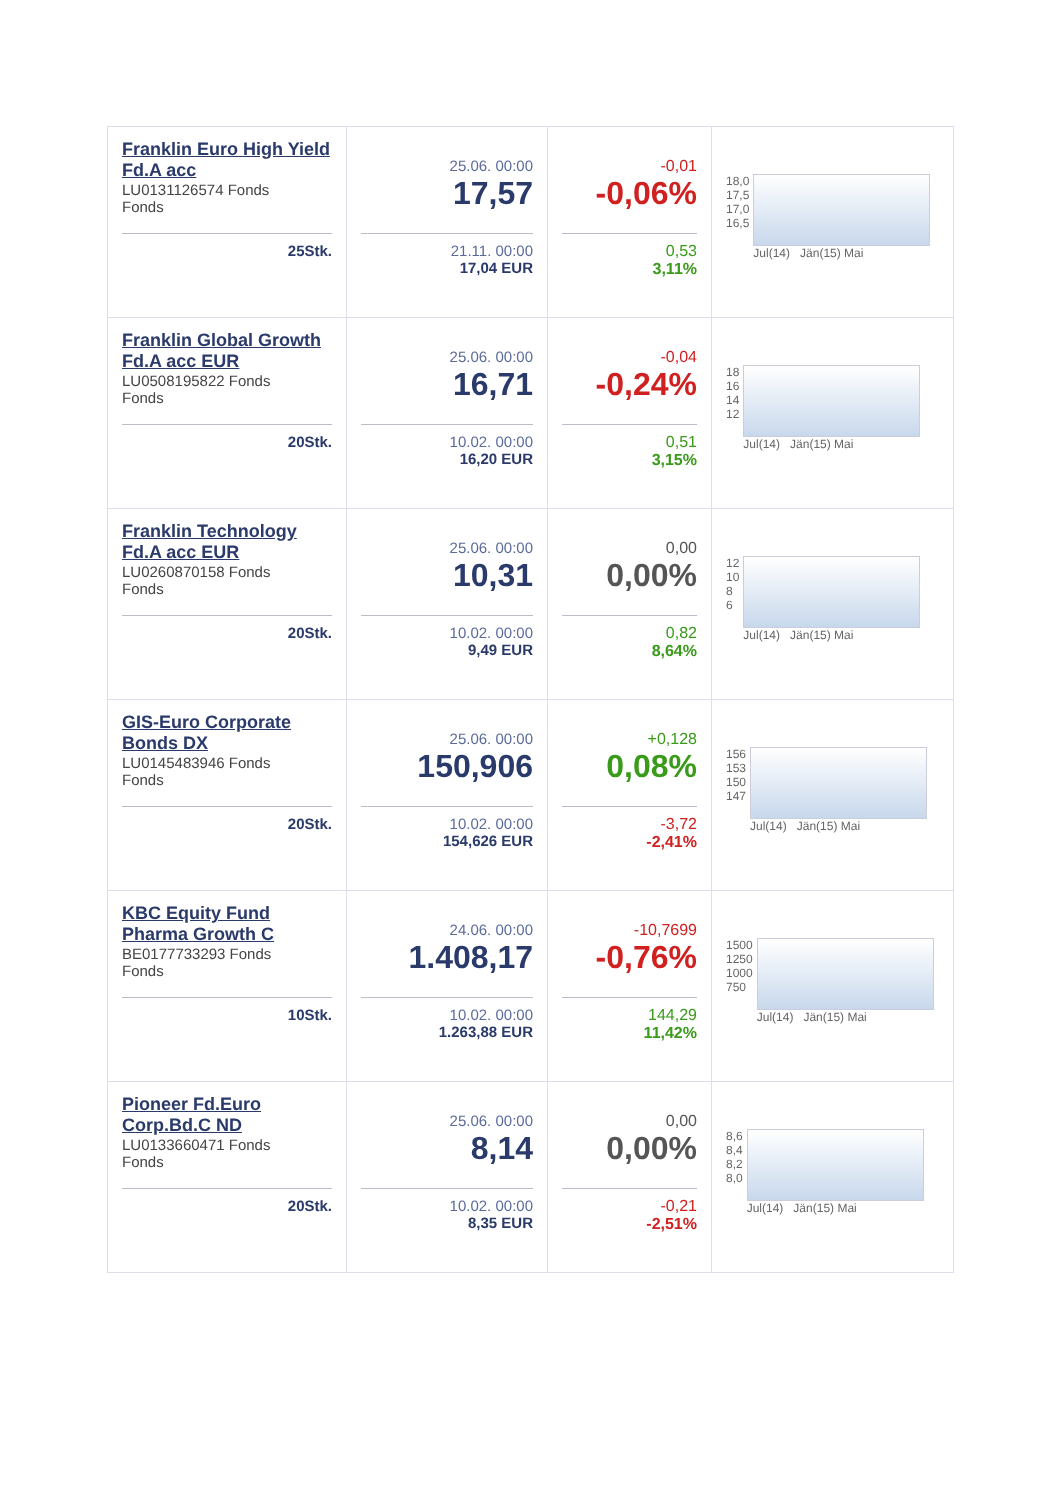| Franklin Euro High Yield Fd.A acc LU0131126574 Fonds Fonds 25Stk. | 25.06. 00:00 17,57 21.11. 00:00 17,04 EUR | -0,01 -0,06% 0,53 3,11% | 18,0 17,5 17,0 16,5 Jul(14) Jän(15) Mai |
| Franklin Global Growth Fd.A acc EUR LU0508195822 Fonds Fonds 20Stk. | 25.06. 00:00 16,71 10.02. 00:00 16,20 EUR | -0,04 -0,24% 0,51 3,15% | 18 16 14 12 Jul(14) Jän(15) Mai |
| Franklin Technology Fd.A acc EUR LU0260870158 Fonds Fonds 20Stk. | 25.06. 00:00 10,31 10.02. 00:00 9,49 EUR | 0,00 0,00% 0,82 8,64% | 12 10 8 6 Jul(14) Jän(15) Mai |
| GIS-Euro Corporate Bonds DX LU0145483946 Fonds Fonds 20Stk. | 25.06. 00:00 150,906 10.02. 00:00 154,626 EUR | +0,128 0,08% -3,72 -2,41% | 156 153 150 147 Jul(14) Jän(15) Mai |
| KBC Equity Fund Pharma Growth C BE0177733293 Fonds Fonds 10Stk. | 24.06. 00:00 1.408,17 10.02. 00:00 1.263,88 EUR | -10,7699 -0,76% 144,29 11,42% | 1500 1250 1000 750 Jul(14) Jän(15) Mai |
| Pioneer Fd.Euro Corp.Bd.C ND LU0133660471 Fonds Fonds 20Stk. | 25.06. 00:00 8,14 10.02. 00:00 8,35 EUR | 0,00 0,00% -0,21 -2,51% | 8,6 8,4 8,2 8,0 Jul(14) Jän(15) Mai |